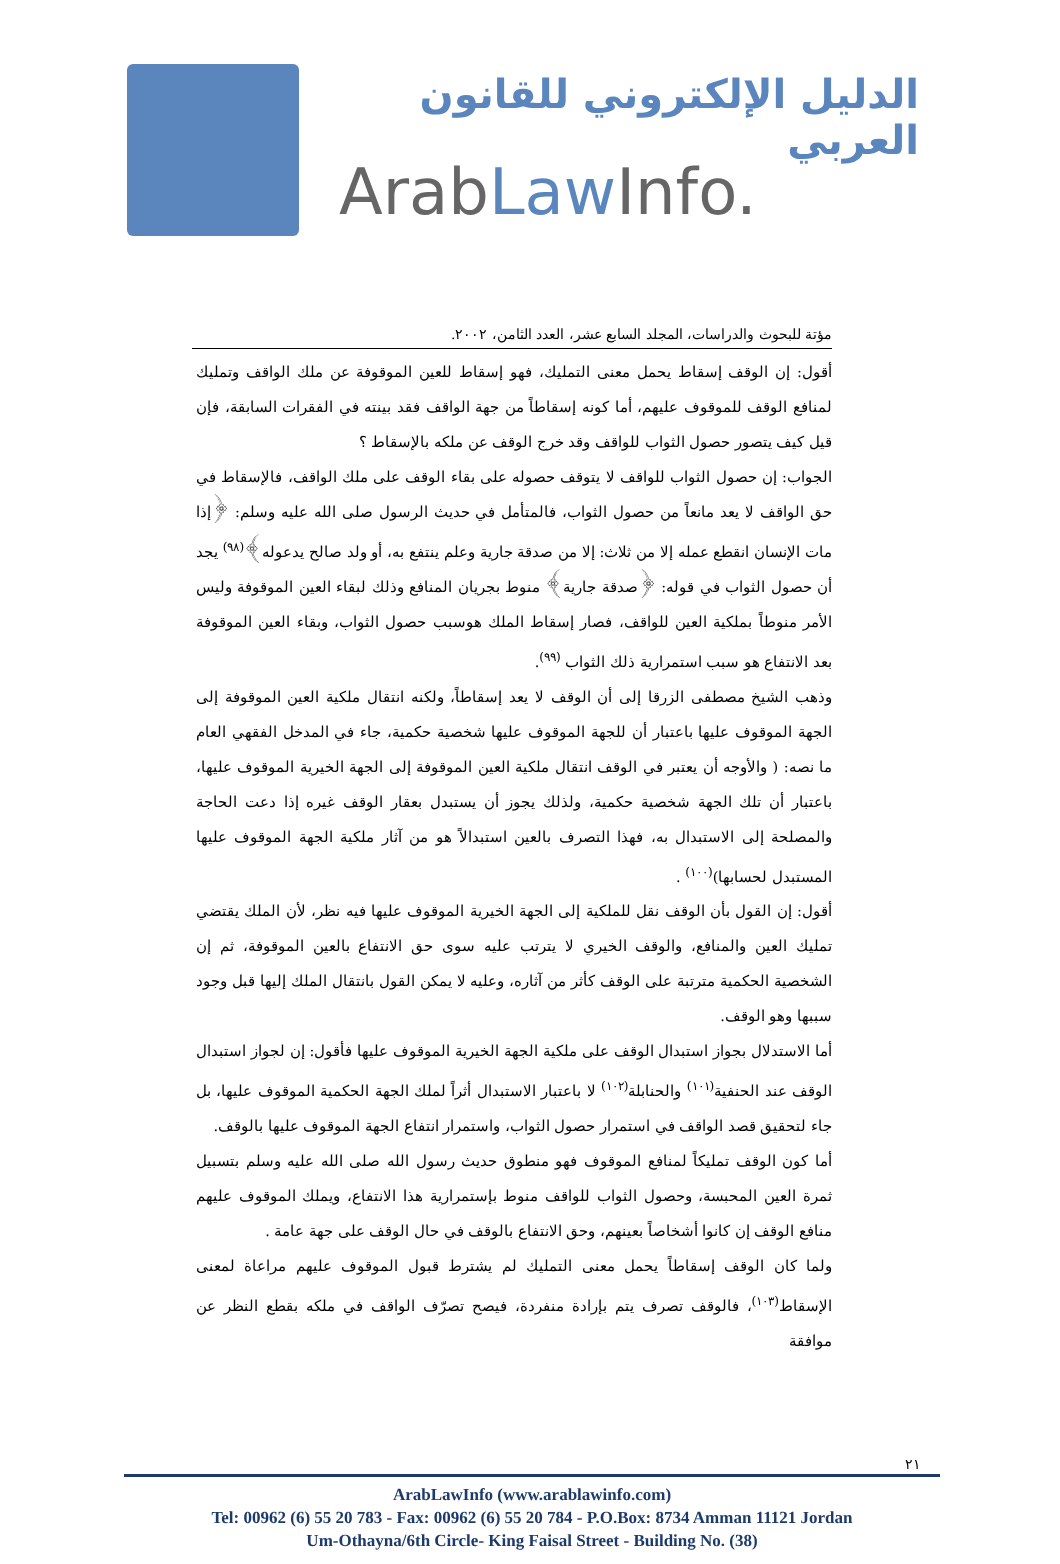الدليل الإلكتروني للقانون العربي
ArabLaw Info.
مؤتة للبحوث والدراسات، المجلد السابع عشر، العدد الثامن، ٢٠٠٢.
أقول: إن الوقف إسقاط يحمل معنى التمليك، فهو إسقاط للعين الموقوفة عن ملك الواقف وتمليك لمنافع الوقف للموقوف عليهم، أما كونه إسقاطاً من جهة الواقف فقد بينته في الفقرات السابقة، فإن قيل كيف يتصور حصول الثواب للواقف وقد خرج الوقف عن ملكه بالإسقاط ؟
الجواب: إن حصول الثواب للواقف لا يتوقف حصوله على بقاء الوقف على ملك الواقف، فالإسقاط في حق الواقف لا يعد مانعاً من حصول الثواب، فالمتأمل في حديث الرسول صلى الله عليه وسلم: ﴿إذا مات الإنسان انقطع عمله إلا من ثلاث: إلا من صدقة جارية وعلم ينتفع به، أو ولد صالح يدعوله﴾<sup>(٩٨)</sup> يجد أن حصول الثواب في قوله: ﴿صدقة جارية﴾ منوط بجريان المنافع وذلك لبقاء العين الموقوفة وليس الأمر منوطاً بملكية العين للواقف، فصار إسقاط الملك هوسبب حصول الثواب، وبقاء العين الموقوفة بعد الانتفاع هو سبب استمرارية ذلك الثواب <sup>(٩٩)</sup>.
وذهب الشيخ مصطفى الزرقا إلى أن الوقف لا يعد إسقاطاً، ولكنه انتقال ملكية العين الموقوفة إلى الجهة الموقوف عليها باعتبار أن للجهة الموقوف عليها شخصية حكمية، جاء في المدخل الفقهي العام ما نصه: ( والأوجه أن يعتبر في الوقف انتقال ملكية العين الموقوفة إلى الجهة الخيرية الموقوف عليها، باعتبار أن تلك الجهة شخصية حكمية، ولذلك يجوز أن يستبدل بعقار الوقف غيره إذا دعت الحاجة والمصلحة إلى الاستبدال به، فهذا التصرف بالعين استبدالاً هو من آثار ملكية الجهة الموقوف عليها المستبدل لحسابها)<sup>(١٠٠)</sup> .
أقول: إن القول بأن الوقف نقل للملكية إلى الجهة الخيرية الموقوف عليها فيه نظر، لأن الملك يقتضي تمليك العين والمنافع، والوقف الخيري لا يترتب عليه سوى حق الانتفاع بالعين الموقوفة، ثم إن الشخصية الحكمية مترتبة على الوقف كأثر من آثاره، وعليه لا يمكن القول بانتقال الملك إليها قبل وجود سببها وهو الوقف.
أما الاستدلال بجواز استبدال الوقف على ملكية الجهة الخيرية الموقوف عليها فأقول: إن لجواز استبدال الوقف عند الحنفية<sup>(١٠١)</sup> والحنابلة<sup>(١٠٢)</sup> لا باعتبار الاستبدال أثراً لملك الجهة الحكمية الموقوف عليها، بل جاء لتحقيق قصد الواقف في استمرار حصول الثواب، واستمرار انتفاع الجهة الموقوف عليها بالوقف.
أما كون الوقف تمليكاً لمنافع الموقوف فهو منطوق حديث رسول الله صلى الله عليه وسلم بتسبيل ثمرة العين المحبسة، وحصول الثواب للواقف منوط بإستمرارية هذا الانتفاع، ويملك الموقوف عليهم منافع الوقف إن كانوا أشخاصاً بعينهم، وحق الانتفاع بالوقف في حال الوقف على جهة عامة .
ولما كان الوقف إسقاطاً يحمل معنى التمليك لم يشترط قبول الموقوف عليهم مراعاة لمعنى الإسقاط<sup>(١٠٣)</sup>، فالوقف تصرف يتم بإرادة منفردة، فيصح تصرّف الواقف في ملكه بقطع النظر عن موافقة
٢١
ArabLawInfo (www.arablawinfo.com)
Tel: 00962 (6) 55 20 783 - Fax: 00962 (6) 55 20 784 - P.O.Box: 8734 Amman 11121 Jordan
Um-Othayna/6th Circle- King Faisal Street - Building No. (38)